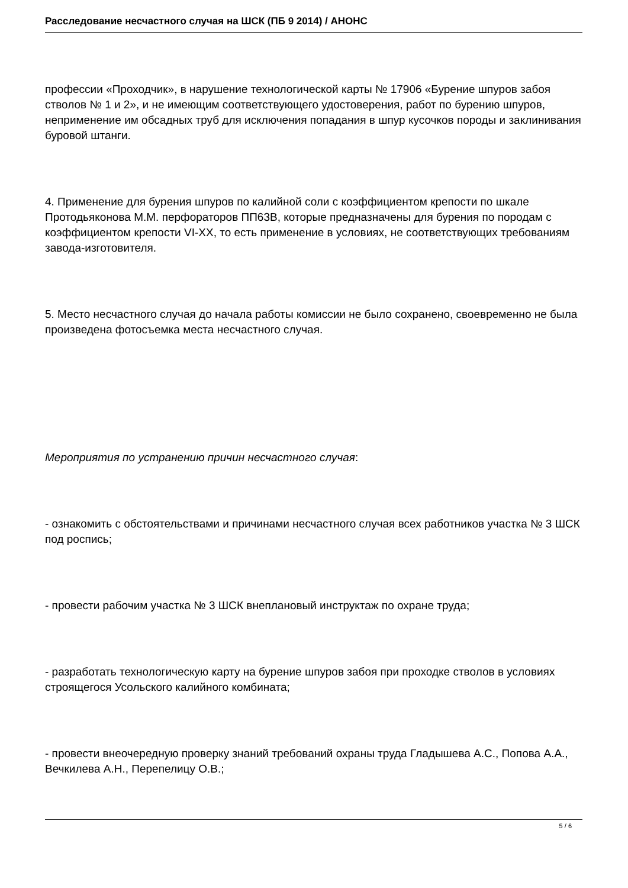Расследование несчастного случая на ШСК (ПБ 9 2014) / АНОНС
профессии «Проходчик», в нарушение технологической карты № 17906 «Бурение шпуров забоя стволов № 1 и 2», и не имеющим соответствующего удостоверения, работ по бурению шпуров, неприменение им обсадных труб для исключения попадания в шпур кусочков породы и заклинивания буровой штанги.
4. Применение для бурения шпуров по калийной соли с коэффициентом крепости по шкале Протодьяконова М.М. перфораторов ПП63В, которые предназначены для бурения по породам с коэффициентом крепости VI-XX, то есть применение в условиях, не соответствующих требованиям завода-изготовителя.
5. Место несчастного случая до начала работы комиссии не было сохранено, своевременно не была произведена фотосъемка места несчастного случая.
Мероприятия по устранению причин несчастного случая:
- ознакомить с обстоятельствами и причинами несчастного случая всех работников участка № 3 ШСК под роспись;
- провести рабочим участка № 3 ШСК внеплановый инструктаж по охране труда;
- разработать технологическую карту на бурение шпуров забоя при проходке стволов в условиях строящегося Усольского калийного комбината;
- провести внеочередную проверку знаний требований охраны труда Гладышева А.С., Попова А.А., Вечкилева А.Н., Перепелицу О.В.;
5 / 6